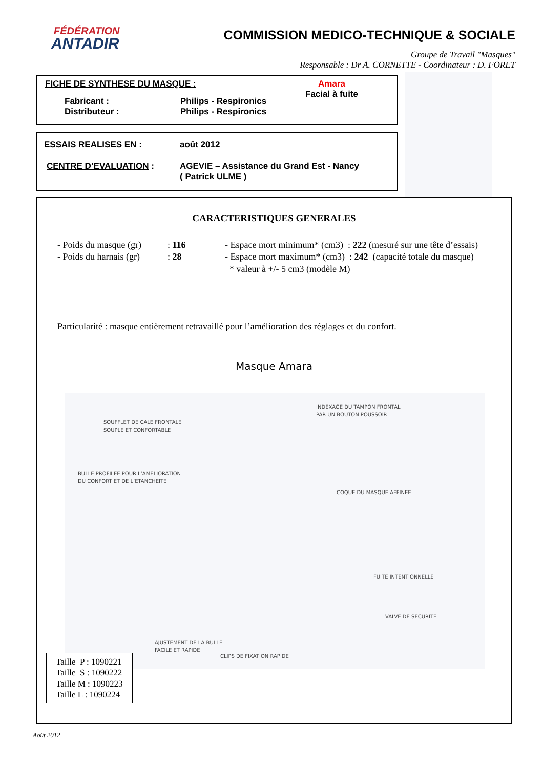FÉDÉRATION
ANTADIR
COMMISSION MEDICO-TECHNIQUE & SOCIALE
Groupe de Travail "Masques"
Responsable : Dr A. CORNETTE - Coordinateur : D. FORET
FICHE DE SYNTHESE DU MASQUE : Amara
Facial à fuite
Fabricant :
Distributeur : Philips - Respironics
Philips - Respironics
ESSAIS REALISES EN : août 2012
CENTRE D’EVALUATION : AGEVIE – Assistance du Grand Est - Nancy
( Patrick ULME )
CARACTERISTIQUES GENERALES
- Poids du masque (gr)
- Poids du harnais (gr)
: 116
: 28
- Espace mort minimum* (cm3) : 222 (mesuré sur une tête d’essais)
- Espace mort maximum* (cm3) : 242 (capacité totale du masque)
* valeur à +/- 5 cm3 (modèle M)
Particularité : masque entièrement retravaillé pour l’amélioration des réglages et du confort.
Masque Amara
INDEXAGE DU TAMPON FRONTAL
PAR UN BOUTON POUSSOIR
SOUFFLET DE CALE FRONTALE
SOUPLE ET CONFORTABLE
BULLE PROFILEE POUR L’AMELIORATION
DU CONFORT ET DE L’ETANCHEITE
COQUE DU MASQUE AFFINEE
FUITE INTENTIONNELLE
VALVE DE SECURITE
AJUSTEMENT DE LA BULLE
FACILE ET RAPIDE
CLIPS DE FIXATION RAPIDE
Taille P : 1090221
Taille S : 1090222
Taille M : 1090223
Taille L : 1090224
Août 2012